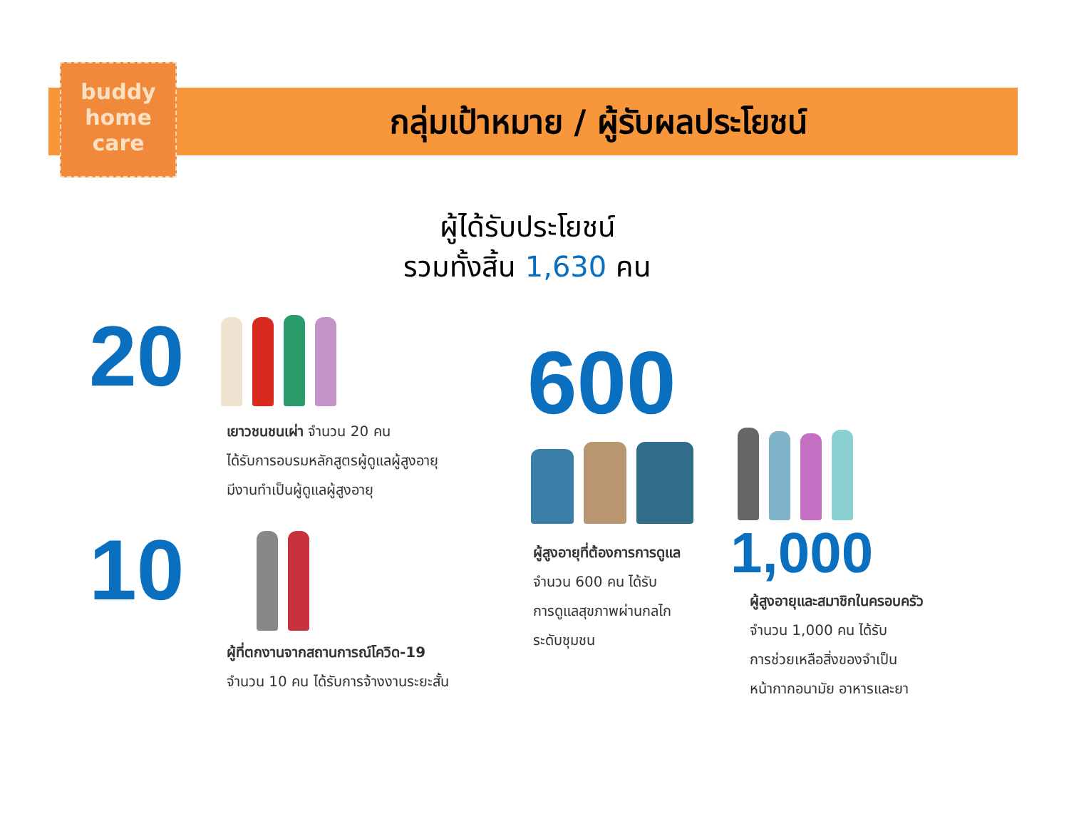buddy
home
care
กลุ่มเป้าหมาย / ผู้รับผลประโยชน์
ผู้ได้รับประโยชน์
รวมทั้งสิ้น 1,630 คน
20
เยาวชนชนเผ่า จำนวน 20 คน
ได้รับการอบรมหลักสูตรผู้ดูแลผู้สูงอายุ
มีงานทำเป็นผู้ดูแลผู้สูงอายุ
10
ผู้ที่ตกงานจากสถานการณ์โควิด-19
จำนวน 10 คน ได้รับการจ้างงานระยะสั้น
600
ผู้สูงอายุที่ต้องการการดูแล
จำนวน 600 คน ได้รับ
การดูแลสุขภาพผ่านกลไก
ระดับชุมชน
1,000
ผู้สูงอายุและสมาชิกในครอบครัว
จำนวน 1,000 คน ได้รับ
การช่วยเหลือสิ่งของจำเป็น
หน้ากากอนามัย อาหารและยา